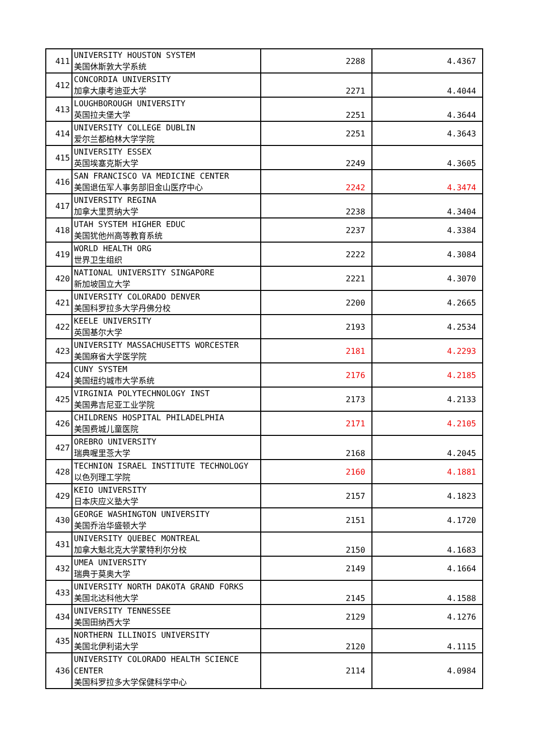| 411 | UNIVERSITY HOUSTON SYSTEM 美国休斯敦大学系统 | 2288 | 4.4367 |
| 412 | CONCORDIA UNIVERSITY 加拿大康考迪亚大学 | 2271 | 4.4044 |
| 413 | LOUGHBOROUGH UNIVERSITY 英国拉夫堡大学 | 2251 | 4.3644 |
| 414 | UNIVERSITY COLLEGE DUBLIN 爱尔兰都柏林大学学院 | 2251 | 4.3643 |
| 415 | UNIVERSITY ESSEX 英国埃塞克斯大学 | 2249 | 4.3605 |
| 416 | SAN FRANCISCO VA MEDICINE CENTER 美国退伍军人事务部旧金山医疗中心 | 2242 | 4.3474 |
| 417 | UNIVERSITY REGINA 加拿大里贾纳大学 | 2238 | 4.3404 |
| 418 | UTAH SYSTEM HIGHER EDUC 美国犹他州高等教育系统 | 2237 | 4.3384 |
| 419 | WORLD HEALTH ORG 世界卫生组织 | 2222 | 4.3084 |
| 420 | NATIONAL UNIVERSITY SINGAPORE 新加坡国立大学 | 2221 | 4.3070 |
| 421 | UNIVERSITY COLORADO DENVER 美国科罗拉多大学丹佛分校 | 2200 | 4.2665 |
| 422 | KEELE UNIVERSITY 英国基尔大学 | 2193 | 4.2534 |
| 423 | UNIVERSITY MASSACHUSETTS WORCESTER 美国麻省大学医学院 | 2181 | 4.2293 |
| 424 | CUNY SYSTEM 美国纽约城市大学系统 | 2176 | 4.2185 |
| 425 | VIRGINIA POLYTECHNOLOGY INST 美国弗吉尼亚工业学院 | 2173 | 4.2133 |
| 426 | CHILDRENS HOSPITAL PHILADELPHIA 美国费城儿童医院 | 2171 | 4.2105 |
| 427 | OREBRO UNIVERSITY 瑞典喔里菍大学 | 2168 | 4.2045 |
| 428 | TECHNION ISRAEL INSTITUTE TECHNOLOGY 以色列理工学院 | 2160 | 4.1881 |
| 429 | KEIO UNIVERSITY 日本庆应义塾大学 | 2157 | 4.1823 |
| 430 | GEORGE WASHINGTON UNIVERSITY 美国乔治华盛顿大学 | 2151 | 4.1720 |
| 431 | UNIVERSITY QUEBEC MONTREAL 加拿大魁北克大学蒙特利尔分校 | 2150 | 4.1683 |
| 432 | UMEA UNIVERSITY 瑞典于莫奥大学 | 2149 | 4.1664 |
| 433 | UNIVERSITY NORTH DAKOTA GRAND FORKS 美国北达科他大学 | 2145 | 4.1588 |
| 434 | UNIVERSITY TENNESSEE 美国田纳西大学 | 2129 | 4.1276 |
| 435 | NORTHERN ILLINOIS UNIVERSITY 美国北伊利诺大学 | 2120 | 4.1115 |
| 436 | UNIVERSITY COLORADO HEALTH SCIENCE CENTER 美国科罗拉多大学保健科学中心 | 2114 | 4.0984 |